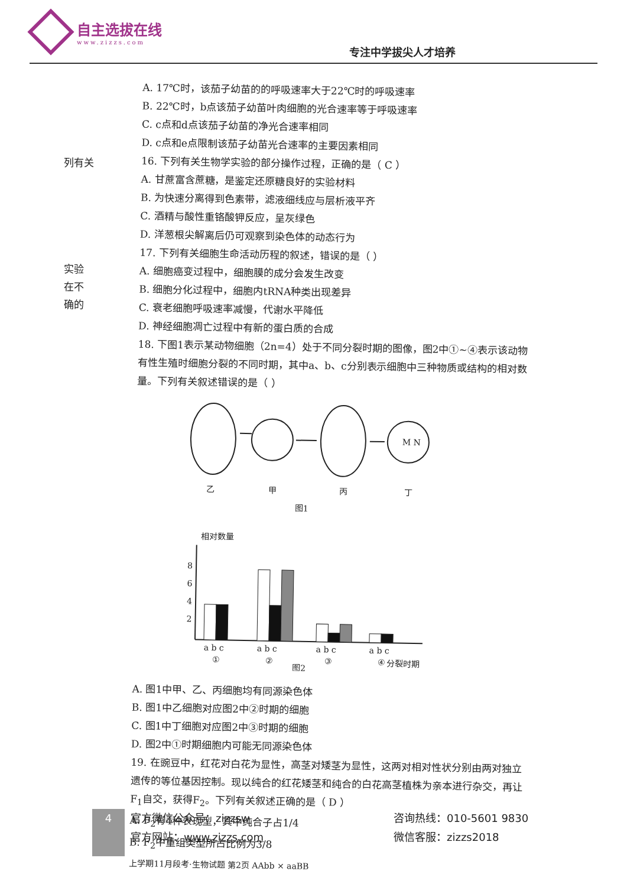自主选拔在线
www.zizzs.com
专注中学拔尖人才培养
列有关
实验
在不
确的
A. 17℃时，该茄子幼苗的的呼吸速率大于22℃时的呼吸速率
B. 22℃时，b点该茄子幼苗叶肉细胞的光合速率等于呼吸速率
C. c点和d点该茄子幼苗的净光合速率相同
D. c点和e点限制该茄子幼苗光合速率的主要因素相同
16. 下列有关生物学实验的部分操作过程，正确的是（ C ）
A. 甘蔗富含蔗糖，是鉴定还原糖良好的实验材料
B. 为快速分离得到色素带，滤液细线应与层析液平齐
C. 酒精与酸性重铬酸钾反应，呈灰绿色
D. 洋葱根尖解离后仍可观察到染色体的动态行为
17. 下列有关细胞生命活动历程的叙述，错误的是（ ）
A. 细胞癌变过程中，细胞膜的成分会发生改变
B. 细胞分化过程中，细胞内tRNA种类出现差异
C. 衰老细胞呼吸速率减慢，代谢水平降低
D. 神经细胞凋亡过程中有新的蛋白质的合成
18. 下图1表示某动物细胞（2n=4）处于不同分裂时期的图像，图2中①~④表示该动物有性生殖时细胞分裂的不同时期，其中a、b、c分别表示细胞中三种物质或结构的相对数量。下列有关叙述错误的是（ ）
乙
甲
丙
丁
M N
图1
相对数量
8
6
4
2
a b c
a b c
a b c
a b c
①
②
③
④
分裂时期
图2
A. 图1中甲、乙、丙细胞均有同源染色体
B. 图1中乙细胞对应图2中②时期的细胞
C. 图1中丁细胞对应图2中③时期的细胞
D. 图2中①时期细胞内可能无同源染色体
19. 在豌豆中，红花对白花为显性，高茎对矮茎为显性，这两对相对性状分别由两对独立遗传的等位基因控制。现以纯合的红花矮茎和纯合的白花高茎植株为亲本进行杂交，再让F<sub>1</sub>自交，获得F<sub>2</sub>。下列有关叙述正确的是（ D ）
A. F<sub>2</sub>有4种表现型，其中纯合子占1/4
B. F<sub>2</sub>中重组类型所占比例为3/8
上学期11月段考·生物试题 第2页 AAbb × aaBB
4
官方微信公众号：zizzsw
官方网站：www.zizzs.com
咨询热线：010-5601 9830
微信客服：zizzs2018